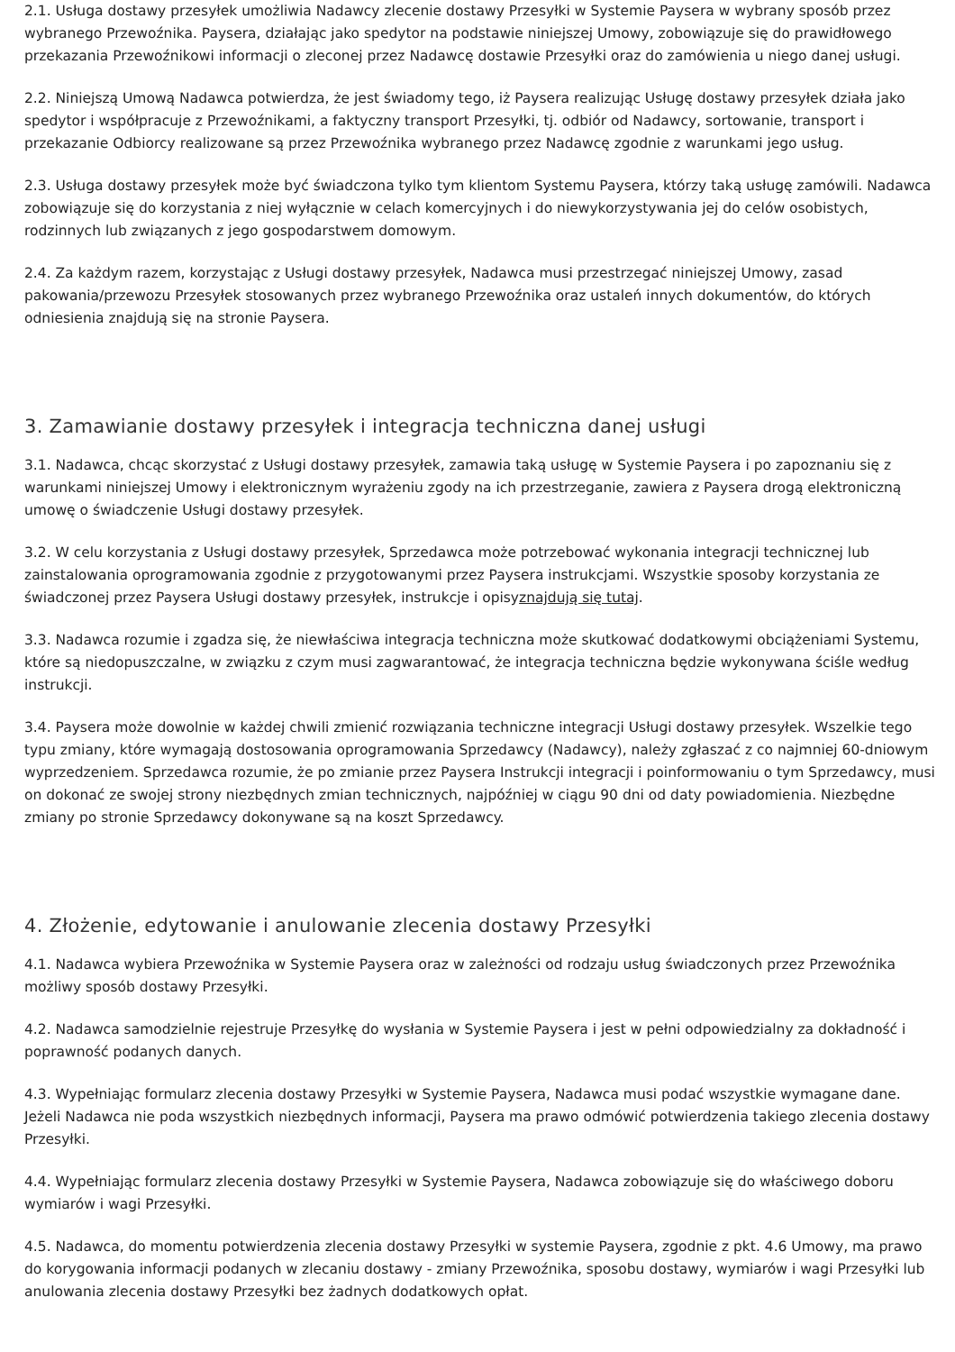2.1. Usługa dostawy przesyłek umożliwia Nadawcy zlecenie dostawy Przesyłki w Systemie Paysera w wybrany sposób przez wybranego Przewoźnika. Paysera, działając jako spedytor na podstawie niniejszej Umowy, zobowiązuje się do prawidłowego przekazania Przewoźnikowi informacji o zleconej przez Nadawcę dostawie Przesyłki oraz do zamówienia u niego danej usługi.
2.2. Niniejszą Umową Nadawca potwierdza, że jest świadomy tego, iż Paysera realizując Usługę dostawy przesyłek działa jako spedytor i współpracuje z Przewoźnikami, a faktyczny transport Przesyłki, tj. odbiór od Nadawcy, sortowanie, transport i przekazanie Odbiorcy realizowane są przez Przewoźnika wybranego przez Nadawcę zgodnie z warunkami jego usług.
2.3. Usługa dostawy przesyłek może być świadczona tylko tym klientom Systemu Paysera, którzy taką usługę zamówili. Nadawca zobowiązuje się do korzystania z niej wyłącznie w celach komercyjnych i do niewykorzystywania jej do celów osobistych, rodzinnych lub związanych z jego gospodarstwem domowym.
2.4. Za każdym razem, korzystając z Usługi dostawy przesyłek, Nadawca musi przestrzegać niniejszej Umowy, zasad pakowania/przewozu Przesyłek stosowanych przez wybranego Przewoźnika oraz ustaleń innych dokumentów, do których odniesienia znajdują się na stronie Paysera.
3. Zamawianie dostawy przesyłek i integracja techniczna danej usługi
3.1. Nadawca, chcąc skorzystać z Usługi dostawy przesyłek, zamawia taką usługę w Systemie Paysera i po zapoznaniu się z warunkami niniejszej Umowy i elektronicznym wyrażeniu zgody na ich przestrzeganie, zawiera z Paysera drogą elektroniczną umowę o świadczenie Usługi dostawy przesyłek.
3.2. W celu korzystania z Usługi dostawy przesyłek, Sprzedawca może potrzebować wykonania integracji technicznej lub zainstalowania oprogramowania zgodnie z przygotowanymi przez Paysera instrukcjami. Wszystkie sposoby korzystania ze świadczonej przez Paysera Usługi dostawy przesyłek, instrukcje i opisyznajdują się tutaj.
3.3. Nadawca rozumie i zgadza się, że niewłaściwa integracja techniczna może skutkować dodatkowymi obciążeniami Systemu, które są niedopuszczalne, w związku z czym musi zagwarantować, że integracja techniczna będzie wykonywana ściśle według instrukcji.
3.4. Paysera może dowolnie w każdej chwili zmienić rozwiązania techniczne integracji Usługi dostawy przesyłek. Wszelkie tego typu zmiany, które wymagają dostosowania oprogramowania Sprzedawcy (Nadawcy), należy zgłaszać z co najmniej 60-dniowym wyprzedzeniem. Sprzedawca rozumie, że po zmianie przez Paysera Instrukcji integracji i poinformowaniu o tym Sprzedawcy, musi on dokonać ze swojej strony niezbędnych zmian technicznych, najpóźniej w ciągu 90 dni od daty powiadomienia. Niezbędne zmiany po stronie Sprzedawcy dokonywane są na koszt Sprzedawcy.
4. Złożenie, edytowanie i anulowanie zlecenia dostawy Przesyłki
4.1. Nadawca wybiera Przewoźnika w Systemie Paysera oraz w zależności od rodzaju usług świadczonych przez Przewoźnika możliwy sposób dostawy Przesyłki.
4.2. Nadawca samodzielnie rejestruje Przesyłkę do wysłania w Systemie Paysera i jest w pełni odpowiedzialny za dokładność i poprawność podanych danych.
4.3. Wypełniając formularz zlecenia dostawy Przesyłki w Systemie Paysera, Nadawca musi podać wszystkie wymagane dane. Jeżeli Nadawca nie poda wszystkich niezbędnych informacji, Paysera ma prawo odmówić potwierdzenia takiego zlecenia dostawy Przesyłki.
4.4. Wypełniając formularz zlecenia dostawy Przesyłki w Systemie Paysera, Nadawca zobowiązuje się do właściwego doboru wymiarów i wagi Przesyłki.
4.5. Nadawca, do momentu potwierdzenia zlecenia dostawy Przesyłki w systemie Paysera, zgodnie z pkt. 4.6 Umowy, ma prawo do korygowania informacji podanych w zlecaniu dostawy - zmiany Przewoźnika, sposobu dostawy, wymiarów i wagi Przesyłki lub anulowania zlecenia dostawy Przesyłki bez żadnych dodatkowych opłat.